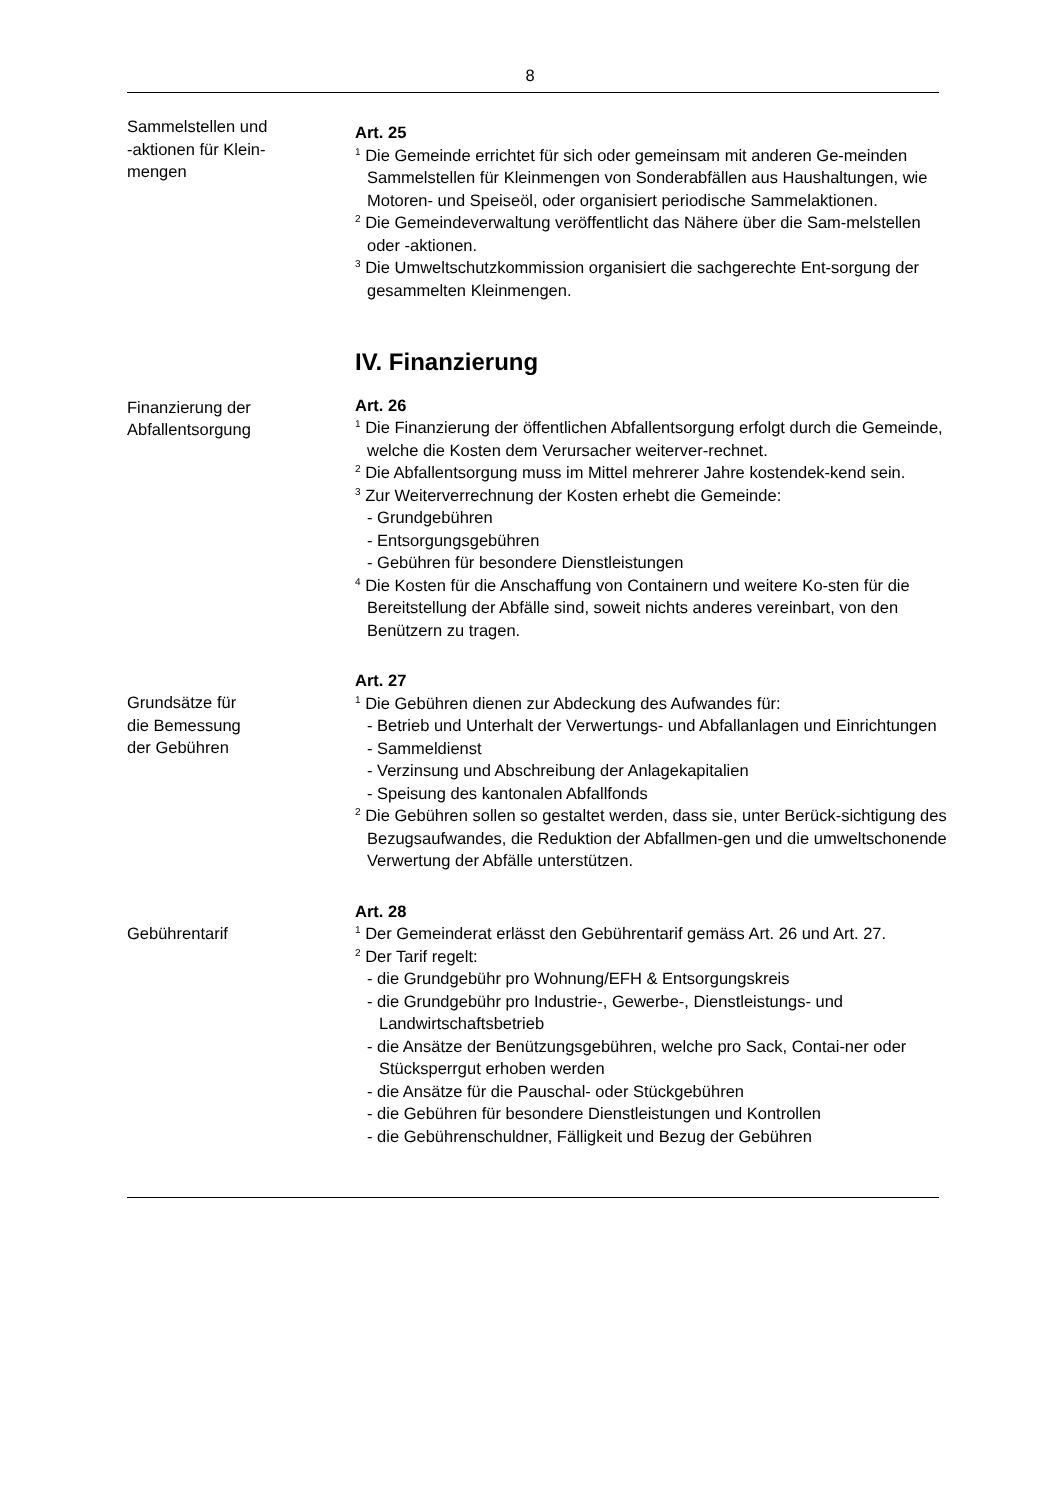8
Sammelstellen und
-aktionen für Klein-
mengen
Art. 25
<sup>1</sup> Die Gemeinde errichtet für sich oder gemeinsam mit anderen Ge-meinden Sammelstellen für Kleinmengen von Sonderabfällen aus Haushaltungen, wie Motoren- und Speiseöl, oder organisiert periodische Sammelaktionen.
<sup>2</sup> Die Gemeindeverwaltung veröffentlicht das Nähere über die Sam-melstellen oder -aktionen.
<sup>3</sup> Die Umweltschutzkommission organisiert die sachgerechte Ent-sorgung der gesammelten Kleinmengen.
IV. Finanzierung
Finanzierung der
Abfallentsorgung
Art. 26
<sup>1</sup> Die Finanzierung der öffentlichen Abfallentsorgung erfolgt durch die Gemeinde, welche die Kosten dem Verursacher weiterver-rechnet.
<sup>2</sup> Die Abfallentsorgung muss im Mittel mehrerer Jahre kostendek-kend sein.
<sup>3</sup> Zur Weiterverrechnung der Kosten erhebt die Gemeinde:
- Grundgebühren
- Entsorgungsgebühren
- Gebühren für besondere Dienstleistungen
<sup>4</sup> Die Kosten für die Anschaffung von Containern und weitere Ko-sten für die Bereitstellung der Abfälle sind, soweit nichts anderes vereinbart, von den Benützern zu tragen.
Grundsätze für
die Bemessung
der Gebühren
Art. 27
<sup>1</sup> Die Gebühren dienen zur Abdeckung des Aufwandes für:
- Betrieb und Unterhalt der Verwertungs- und Abfallanlagen und Einrichtungen
- Sammeldienst
- Verzinsung und Abschreibung der Anlagekapitalien
- Speisung des kantonalen Abfallfonds
<sup>2</sup> Die Gebühren sollen so gestaltet werden, dass sie, unter Berück-sichtigung des Bezugsaufwandes, die Reduktion der Abfallmen-gen und die umweltschonende Verwertung der Abfälle unterstützen.
Gebührentarif
Art. 28
<sup>1</sup> Der Gemeinderat erlässt den Gebührentarif gemäss Art. 26 und Art. 27.
<sup>2</sup> Der Tarif regelt:
- die Grundgebühr pro Wohnung/EFH & Entsorgungskreis
- die Grundgebühr pro Industrie-, Gewerbe-, Dienstleistungs- und Landwirtschaftsbetrieb
- die Ansätze der Benützungsgebühren, welche pro Sack, Contai-ner oder Stücksperrgut erhoben werden
- die Ansätze für die Pauschal- oder Stückgebühren
- die Gebühren für besondere Dienstleistungen und Kontrollen
- die Gebührenschuldner, Fälligkeit und Bezug der Gebühren